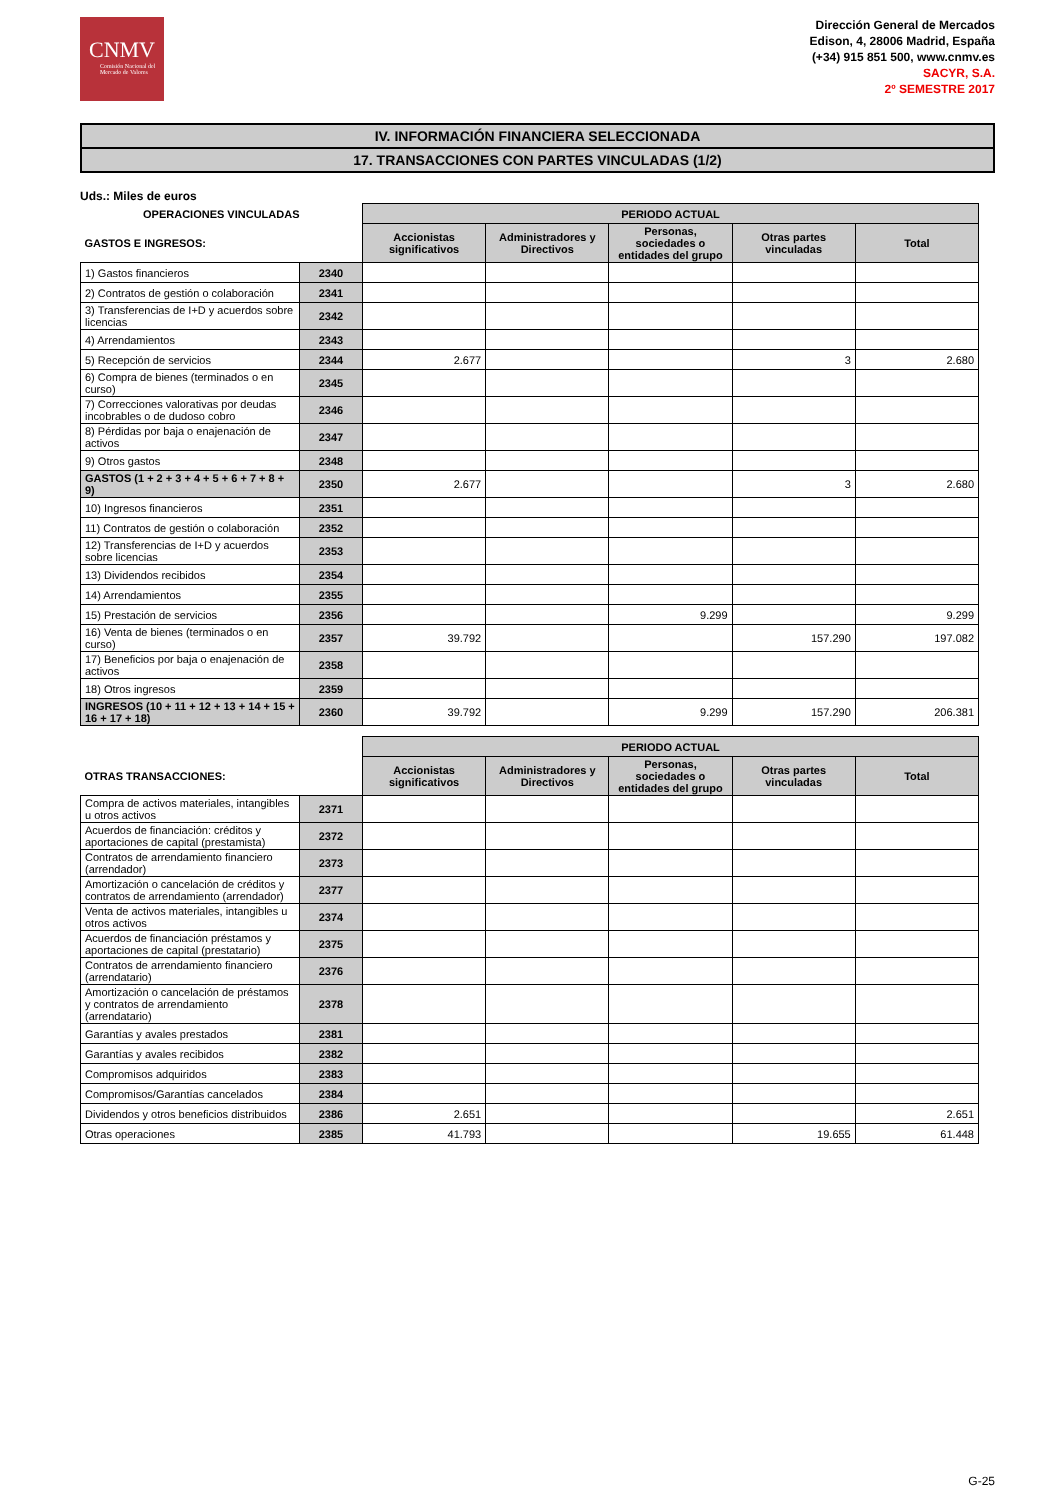CNMV
Comisión Nacional del Mercado de Valores
Dirección General de Mercados
Edison, 4, 28006 Madrid, España
(+34) 915 851 500, www.cnmv.es
SACYR, S.A.
2º SEMESTRE 2017
IV. INFORMACIÓN FINANCIERA SELECCIONADA
17. TRANSACCIONES CON PARTES VINCULADAS (1/2)
Uds.: Miles de euros
| OPERACIONES VINCULADAS | | PERIODO ACTUAL | | | | |
| --- | --- | --- | --- | --- | --- | --- |
| GASTOS E INGRESOS: | | Accionistas significativos | Administradores y Directivos | Personas, sociedades o entidades del grupo | Otras partes vinculadas | Total |
| 1) Gastos financieros | 2340 | | | | | |
| 2) Contratos de gestión o colaboración | 2341 | | | | | |
| 3) Transferencias de I+D y acuerdos sobre licencias | 2342 | | | | | |
| 4) Arrendamientos | 2343 | | | | | |
| 5) Recepción de servicios | 2344 | 2.677 | | | 3 | 2.680 |
| 6) Compra de bienes (terminados o en curso) | 2345 | | | | | |
| 7) Correcciones valorativas por deudas incobrables o de dudoso cobro | 2346 | | | | | |
| 8) Pérdidas por baja o enajenación de activos | 2347 | | | | | |
| 9) Otros gastos | 2348 | | | | | |
| GASTOS (1 + 2 + 3 + 4 + 5 + 6 + 7 + 8 + 9) | 2350 | 2.677 | | | 3 | 2.680 |
| 10) Ingresos financieros | 2351 | | | | | |
| 11) Contratos de gestión o colaboración | 2352 | | | | | |
| 12) Transferencias de I+D y acuerdos sobre licencias | 2353 | | | | | |
| 13) Dividendos recibidos | 2354 | | | | | |
| 14) Arrendamientos | 2355 | | | | | |
| 15) Prestación de servicios | 2356 | | | 9.299 | | 9.299 |
| 16) Venta de bienes (terminados o en curso) | 2357 | 39.792 | | | 157.290 | 197.082 |
| 17) Beneficios por baja o enajenación de activos | 2358 | | | | | |
| 18) Otros ingresos | 2359 | | | | | |
| INGRESOS (10 + 11 + 12 + 13 + 14 + 15 + 16 + 17 + 18) | 2360 | 39.792 | | 9.299 | 157.290 | 206.381 |
| | | PERIODO ACTUAL | | | | |
| --- | --- | --- | --- | --- | --- | --- |
| OTRAS TRANSACCIONES: | | Accionistas significativos | Administradores y Directivos | Personas, sociedades o entidades del grupo | Otras partes vinculadas | Total |
| Compra de activos materiales, intangibles u otros activos | 2371 | | | | | |
| Acuerdos de financiación: créditos y aportaciones de capital (prestamista) | 2372 | | | | | |
| Contratos de arrendamiento financiero (arrendador) | 2373 | | | | | |
| Amortización o cancelación de créditos y contratos de arrendamiento (arrendador) | 2377 | | | | | |
| Venta de activos materiales, intangibles u otros activos | 2374 | | | | | |
| Acuerdos de financiación préstamos y aportaciones de capital (prestatario) | 2375 | | | | | |
| Contratos de arrendamiento financiero (arrendatario) | 2376 | | | | | |
| Amortización o cancelación de préstamos y contratos de arrendamiento (arrendatario) | 2378 | | | | | |
| Garantías y avales prestados | 2381 | | | | | |
| Garantías y avales recibidos | 2382 | | | | | |
| Compromisos adquiridos | 2383 | | | | | |
| Compromisos/Garantías cancelados | 2384 | | | | | |
| Dividendos y otros beneficios distribuidos | 2386 | 2.651 | | | | 2.651 |
| Otras operaciones | 2385 | 41.793 | | | 19.655 | 61.448 |
G-25